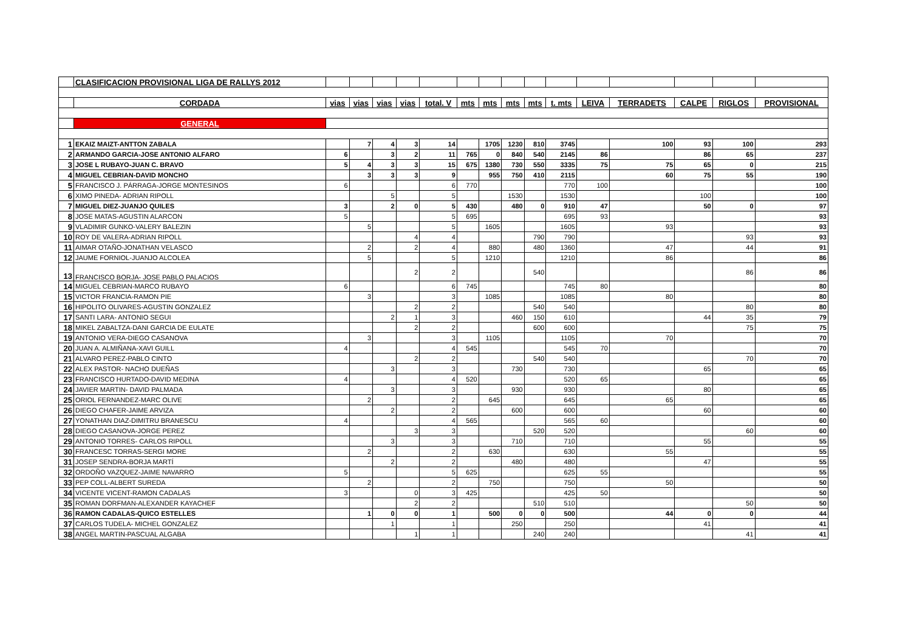| | CLASIFICACION PROVISIONAL LIGA DE RALLYS 2012 | | | | | | | | | | | | | | | |
| | CORDADA | vias | vias | vias | vias | total. V | mts | mts | mts | mts | t. mts | LEIVA | TERRADETS | CALPE | RIGLOS | PROVISIONAL |
| | GENERAL | | | | | | | | | | | | | | | |
| 1 | EKAIZ MAIZT-ANTTON ZABALA | | 7 | 4 | 3 | 14 | | 1705 | 1230 | 810 | 3745 | | 100 | 93 | 100 | 293 |
| 2 | ARMANDO GARCIA-JOSE ANTONIO ALFARO | 6 | | 3 | 2 | 11 | 765 | 0 | 840 | 540 | 2145 | 86 | | 86 | 65 | 237 |
| 3 | JOSE L RUBAYO-JUAN C. BRAVO | 5 | 4 | 3 | 3 | 15 | 675 | 1380 | 730 | 550 | 3335 | 75 | 75 | 65 | 0 | 215 |
| 4 | MIGUEL CEBRIAN-DAVID MONCHO | | 3 | 3 | 3 | 9 | | 955 | 750 | 410 | 2115 | | 60 | 75 | 55 | 190 |
| 5 | FRANCISCO J. PÁRRAGA-JORGE MONTESINOS | 6 | | | | 6 | 770 | | | | 770 | 100 | | | | 100 |
| 6 | XIMO PINEDA- ADRIAN RIPOLL | | | 5 | | 5 | | | 1530 | | 1530 | | | 100 | | 100 |
| 7 | MIGUEL DIEZ-JUANJO QUILES | 3 | | 2 | 0 | 5 | 430 | | 480 | 0 | 910 | 47 | | 50 | 0 | 97 |
| 8 | JOSE MATAS-AGUSTIN ALARCON | 5 | | | | 5 | 695 | | | | 695 | 93 | | | | 93 |
| 9 | VLADIMIR GUNKO-VALERY BALEZIN | | 5 | | | 5 | | 1605 | | | 1605 | | 93 | | | 93 |
| 10 | ROY DE VALERA-ADRIAN RIPOLL | | | | 4 | 4 | | | | 790 | 790 | | | | 93 | 93 |
| 11 | AIMAR OTAÑO-JONATHAN VELASCO | | 2 | | 2 | 4 | | 880 | | 480 | 1360 | | 47 | | 44 | 91 |
| 12 | JAUME FORNIOL-JUANJO ALCOLEA | | 5 | | | 5 | | 1210 | | | 1210 | | 86 | | | 86 |
| 13 | FRANCISCO BORJA- JOSE PABLO PALACIOS | | | | 2 | 2 | | | | 540 | | | | | 86 | 86 |
| 14 | MIGUEL CEBRIAN-MARCO RUBAYO | 6 | | | | 6 | 745 | | | | 745 | 80 | | | | 80 |
| 15 | VICTOR FRANCIA-RAMON PIE | | 3 | | | 3 | | 1085 | | | 1085 | | 80 | | | 80 |
| 16 | HIPOLITO OLIVARES-AGUSTIN GONZALEZ | | | | 2 | 2 | | | | 540 | 540 | | | | 80 | 80 |
| 17 | SANTI LARA- ANTONIO SEGUI | | | 2 | 1 | 3 | | | 460 | 150 | 610 | | | 44 | 35 | 79 |
| 18 | MIKEL ZABALTZA-DANI GARCIA DE EULATE | | | | 2 | 2 | | | | 600 | 600 | | | | 75 | 75 |
| 19 | ANTONIO VERA-DIEGO CASANOVA | | 3 | | | 3 | | 1105 | | | 1105 | | 70 | | | 70 |
| 20 | JUAN A. ALMIÑANA-XAVI GUILL | 4 | | | | 4 | 545 | | | | 545 | 70 | | | | 70 |
| 21 | ALVARO PEREZ-PABLO CINTO | | | | 2 | 2 | | | | 540 | 540 | | | | 70 | 70 |
| 22 | ALEX PASTOR- NACHO DUEÑAS | | | 3 | | 3 | | | 730 | | 730 | | | 65 | | 65 |
| 23 | FRANCISCO HURTADO-DAVID MEDINA | 4 | | | | 4 | 520 | | | | 520 | 65 | | | | 65 |
| 24 | JAVIER MARTIN- DAVID PALMADA | | | 3 | | 3 | | | 930 | | 930 | | | 80 | | 65 |
| 25 | ORIOL FERNANDEZ-MARC OLIVE | | 2 | | | 2 | | 645 | | | 645 | | 65 | | | 65 |
| 26 | DIEGO CHAFER-JAIME ARVIZA | | | 2 | | 2 | | | 600 | | 600 | | | 60 | | 60 |
| 27 | YONATHAN DIAZ-DIMITRU BRANESCU | 4 | | | | 4 | 565 | | | | 565 | 60 | | | | 60 |
| 28 | DIEGO CASANOVA-JORGE PEREZ | | | | 3 | 3 | | | | 520 | 520 | | | | 60 | 60 |
| 29 | ANTONIO TORRES- CARLOS RIPOLL | | | 3 | | 3 | | | 710 | | 710 | | | 55 | | 55 |
| 30 | FRANCESC TORRAS-SERGI MORE | | 2 | | | 2 | | 630 | | | 630 | | 55 | | | 55 |
| 31 | JOSEP SENDRA-BORJA MARTÍ | | | 2 | | 2 | | | 480 | | 480 | | | 47 | | 55 |
| 32 | ORDOÑO VAZQUEZ-JAIME NAVARRO | 5 | | | | 5 | 625 | | | | 625 | 55 | | | | 55 |
| 33 | PEP COLL-ALBERT SUREDA | | 2 | | | 2 | | 750 | | | 750 | | 50 | | | 50 |
| 34 | VICENTE VICENT-RAMON CADALAS | 3 | | | 0 | 3 | 425 | | | | 425 | 50 | | | | 50 |
| 35 | ROMAN DORFMAN-ALEXANDER KAYACHEF | | | | 2 | 2 | | | | 510 | 510 | | | | 50 | 50 |
| 36 | RAMON CADALAS-QUICO ESTELLES | | 1 | 0 | 0 | 1 | | 500 | 0 | 0 | 500 | | 44 | 0 | 0 | 44 |
| 37 | CARLOS TUDELA- MICHEL GONZALEZ | | | 1 | | 1 | | | 250 | | 250 | | | 41 | | 41 |
| 38 | ANGEL MARTIN-PASCUAL ALGABA | | | | 1 | 1 | | | | 240 | 240 | | | | 41 | 41 |